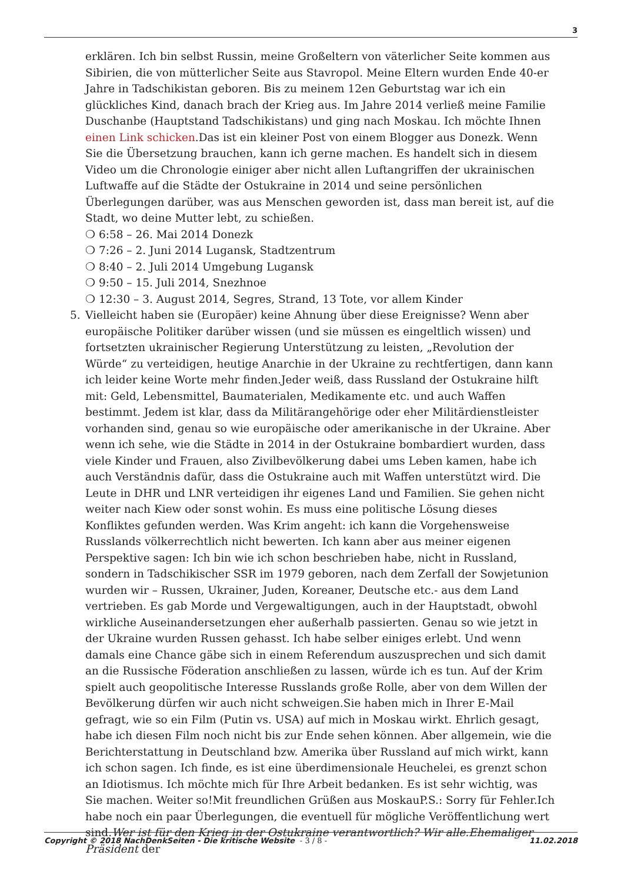3
erklären. Ich bin selbst Russin, meine Großeltern von väterlicher Seite kommen aus Sibirien, die von mütterlicher Seite aus Stavropol. Meine Eltern wurden Ende 40-er Jahre in Tadschikistan geboren. Bis zu meinem 12en Geburtstag war ich ein glückliches Kind, danach brach der Krieg aus. Im Jahre 2014 verließ meine Familie Duschanbe (Hauptstand Tadschikistans) und ging nach Moskau. Ich möchte Ihnen einen Link schicken.Das ist ein kleiner Post von einem Blogger aus Donezk. Wenn Sie die Übersetzung brauchen, kann ich gerne machen. Es handelt sich in diesem Video um die Chronologie einiger aber nicht allen Luftangriffen der ukrainischen Luftwaffe auf die Städte der Ostukraine in 2014 und seine persönlichen Überlegungen darüber, was aus Menschen geworden ist, dass man bereit ist, auf die Stadt, wo deine Mutter lebt, zu schießen.
❍ 6:58 – 26. Mai 2014 Donezk
❍ 7:26 – 2. Juni 2014 Lugansk, Stadtzentrum
❍ 8:40 – 2. Juli 2014 Umgebung Lugansk
❍ 9:50 – 15. Juli 2014, Snezhnoe
❍ 12:30 – 3. August 2014, Segres, Strand, 13 Tote, vor allem Kinder
5. Vielleicht haben sie (Europäer) keine Ahnung über diese Ereignisse? Wenn aber europäische Politiker darüber wissen (und sie müssen es eingeltlich wissen) und fortsetzten ukrainischer Regierung Unterstützung zu leisten, „Revolution der Würde“ zu verteidigen, heutige Anarchie in der Ukraine zu rechtfertigen, dann kann ich leider keine Worte mehr finden.Jeder weiß, dass Russland der Ostukraine hilft mit: Geld, Lebensmittel, Baumaterialen, Medikamente etc. und auch Waffen bestimmt. Jedem ist klar, dass da Militärangehörige oder eher Militärdienstleister vorhanden sind, genau so wie europäische oder amerikanische in der Ukraine. Aber wenn ich sehe, wie die Städte in 2014 in der Ostukraine bombardiert wurden, dass viele Kinder und Frauen, also Zivilbevölkerung dabei ums Leben kamen, habe ich auch Verständnis dafür, dass die Ostukraine auch mit Waffen unterstützt wird. Die Leute in DHR und LNR verteidigen ihr eigenes Land und Familien. Sie gehen nicht weiter nach Kiew oder sonst wohin. Es muss eine politische Lösung dieses Konfliktes gefunden werden. Was Krim angeht: ich kann die Vorgehensweise Russlands völkerrechtlich nicht bewerten. Ich kann aber aus meiner eigenen Perspektive sagen: Ich bin wie ich schon beschrieben habe, nicht in Russland, sondern in Tadschikischer SSR im 1979 geboren, nach dem Zerfall der Sowjetunion wurden wir – Russen, Ukrainer, Juden, Koreaner, Deutsche etc.- aus dem Land vertrieben. Es gab Morde und Vergewaltigungen, auch in der Hauptstadt, obwohl wirkliche Auseinandersetzungen eher außerhalb passierten. Genau so wie jetzt in der Ukraine wurden Russen gehasst. Ich habe selber einiges erlebt. Und wenn damals eine Chance gäbe sich in einem Referendum auszusprechen und sich damit an die Russische Föderation anschließen zu lassen, würde ich es tun. Auf der Krim spielt auch geopolitische Interesse Russlands große Rolle, aber von dem Willen der Bevölkerung dürfen wir auch nicht schweigen.Sie haben mich in Ihrer E-Mail gefragt, wie so ein Film (Putin vs. USA) auf mich in Moskau wirkt. Ehrlich gesagt, habe ich diesen Film noch nicht bis zur Ende sehen können. Aber allgemein, wie die Berichterstattung in Deutschland bzw. Amerika über Russland auf mich wirkt, kann ich schon sagen. Ich finde, es ist eine überdimensionale Heuchelei, es grenzt schon an Idiotismus. Ich möchte mich für Ihre Arbeit bedanken. Es ist sehr wichtig, was Sie machen. Weiter so!Mit freundlichen Grüßen aus MoskauP.S.: Sorry für Fehler.Ich habe noch ein paar Überlegungen, die eventuell für mögliche Veröffentlichung wert sind.Wer ist für den Krieg in der Ostukraine verantwortlich? Wir alle.Ehemaliger Präsident der
Copyright © 2018 NachDenkSeiten - Die kritische Website - 3 / 8 -
11.02.2018